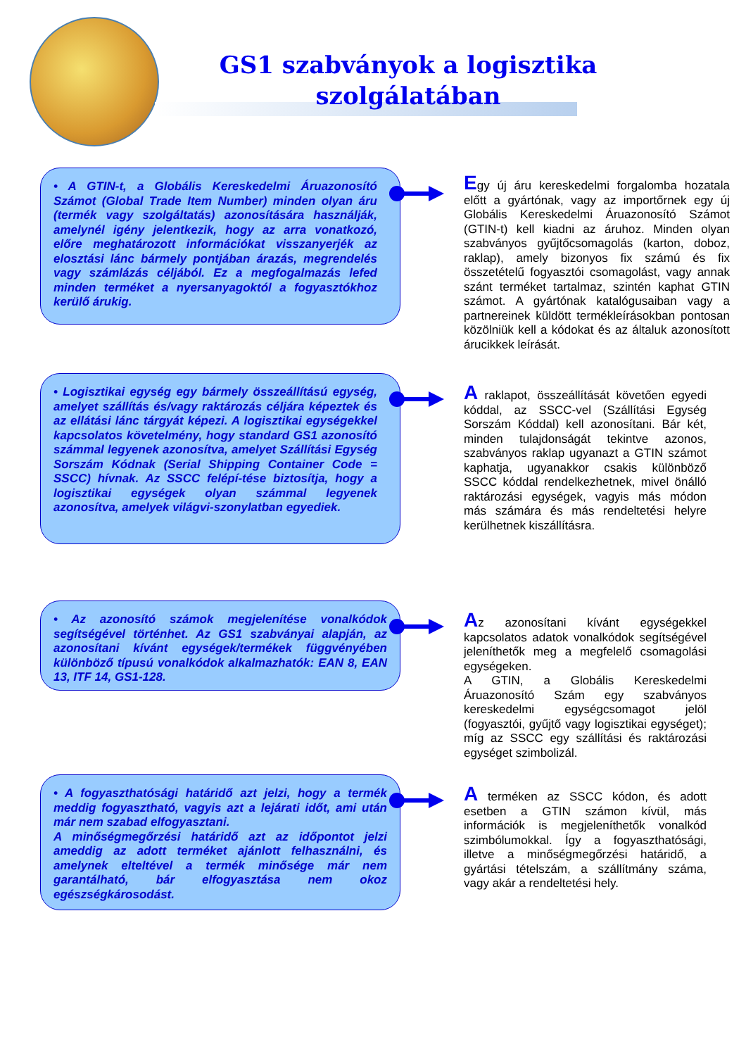GS1 szabványok a logisztika szolgálatában
• A GTIN-t, a Globális Kereskedelmi Áruazonosító Számot (Global Trade Item Number) minden olyan áru (termék vagy szolgáltatás) azonosítására használják, amelynél igény jelentkezik, hogy az arra vonatkozó, előre meghatározott információkat visszanyerjék az elosztási lánc bármely pontjában árazás, megrendelés vagy számlázás céljából. Ez a megfogalmazás lefed minden terméket a nyersanyagoktól a fogyasztókhoz kerülő árukig.
Egy új áru kereskedelmi forgalomba hozatala előtt a gyártónak, vagy az importőrnek egy új Globális Kereskedelmi Áruazonosító Számot (GTIN-t) kell kiadni az áruhoz. Minden olyan szabványos gyűjtőcsomagolás (karton, doboz, raklap), amely bizonyos fix számú és fix összetételű fogyasztói csomagolást, vagy annak szánt terméket tartalmaz, szintén kaphat GTIN számot. A gyártónak katalógusaiban vagy a partnereinek küldött termékleírásokban pontosan közölniük kell a kódokat és az általuk azonosított árucikkek leírását.
• Logisztikai egység egy bármely összeállítású egység, amelyet szállítás és/vagy raktározás céljára képeztek és az ellátási lánc tárgyát képezi. A logisztikai egységekkel kapcsolatos követelmény, hogy standard GS1 azonosító számmal legyenek azonosítva, amelyet Szállítási Egység Sorszám Kódnak (Serial Shipping Container Code = SSCC) hívnak. Az SSCC felépí-tése biztosítja, hogy a logisztikai egységek olyan számmal legyenek azonosítva, amelyek világvi-szonylatban egyediek.
A raklapot, összeállítását követően egyedi kóddal, az SSCC-vel (Szállítási Egység Sorszám Kóddal) kell azonosítani. Bár két, minden tulajdonságát tekintve azonos, szabványos raklap ugyanazt a GTIN számot kaphatja, ugyanakkor csakis különböző SSCC kóddal rendelkezhetnek, mivel önálló raktározási egységek, vagyis más módon más számára és más rendeltetési helyre kerülhetnek kiszállításra.
• Az azonosító számok megjelenítése vonalkódok segítségével történhet. Az GS1 szabványai alapján, az azonosítani kívánt egységek/termékek függvényében különböző típusú vonalkódok alkalmazhatók: EAN 8, EAN 13, ITF 14, GS1-128.
Az azonosítani kívánt egységekkel kapcsolatos adatok vonalkódok segítségével jeleníthetők meg a megfelelő csomagolási egységeken.
A GTIN, a Globális Kereskedelmi Áruazonosító Szám egy szabványos kereskedelmi egységcsomagot jelöl (fogyasztói, gyűjtő vagy logisztikai egységet); míg az SSCC egy szállítási és raktározási egységet szimbolizál.
• A fogyaszthatósági határidő azt jelzi, hogy a termék meddig fogyasztható, vagyis azt a lejárati időt, ami után már nem szabad elfogyasztani.
A minőségmegőrzési határidő azt az időpontot jelzi ameddig az adott terméket ajánlott felhasználni, és amelynek elteltével a termék minősége már nem garantálható, bár elfogyasztása nem okoz egészségkárosodást.
A terméken az SSCC kódon, és adott esetben a GTIN számon kívül, más információk is megjeleníthetők vonalkód szimbólumokkal. Így a fogyaszthatósági, illetve a minőségmegőrzési határidő, a gyártási tételszám, a szállítmány száma, vagy akár a rendeltetési hely.